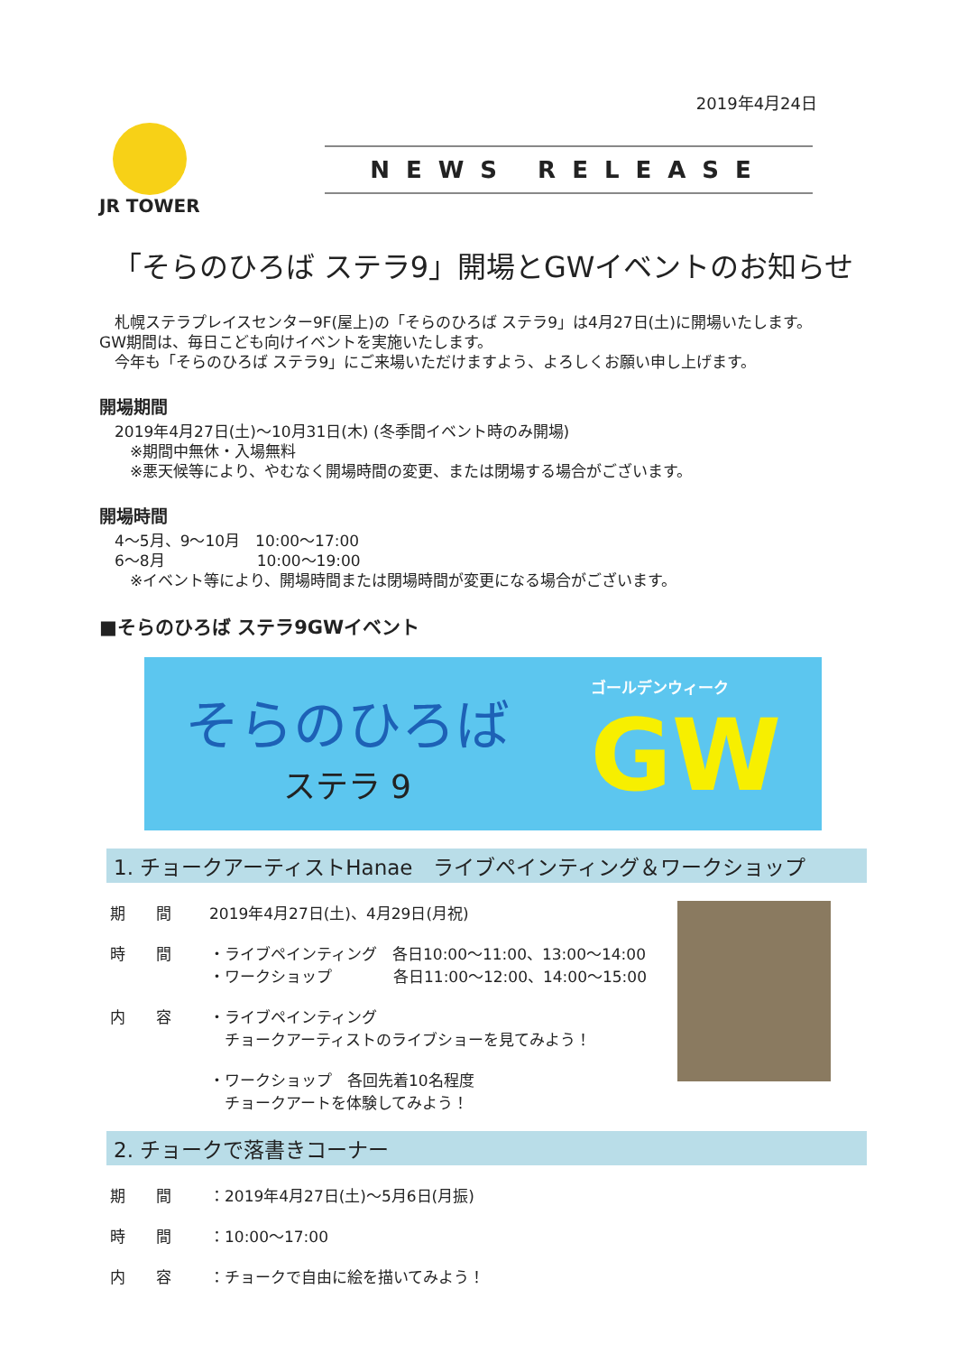2019年4月24日
JR TOWER
NEWS RELEASE
「そらのひろば ステラ9」開場とGWイベントのお知らせ
　札幌ステラプレイスセンター9F(屋上)の「そらのひろば ステラ9」は4月27日(土)に開場いたします。
GW期間は、毎日こども向けイベントを実施いたします。
　今年も「そらのひろば ステラ9」にご来場いただけますよう、よろしくお願い申し上げます。
開場期間
　2019年4月27日(土)～10月31日(木) (冬季間イベント時のみ開場)
　　※期間中無休・入場無料
　　※悪天候等により、やむなく開場時間の変更、または閉場する場合がございます。
開場時間
　4～5月、9～10月　10:00～17:00
　6～8月　　　　　　10:00～19:00
　　※イベント等により、開場時間または閉場時間が変更になる場合がございます。
■そらのひろば ステラ9GWイベント
そらのひろば
ステラ 9
ゴールデンウィーク
GW
1. チョークアーティストHanae　ライブペインティング＆ワークショップ
期　　間 2019年4月27日(土)、4月29日(月祝)
時　　間 ・ライブペインティング　各日10:00～11:00、13:00～14:00
・ワークショップ　　　　各日11:00～12:00、14:00～15:00
内　　容 ・ライブペインティング
　チョークアーティストのライブショーを見てみよう！
・ワークショップ　各回先着10名程度
　チョークアートを体験してみよう！
2. チョークで落書きコーナー
期　　間 ：2019年4月27日(土)～5月6日(月振)
時　　間 ：10:00～17:00
内　　容 ：チョークで自由に絵を描いてみよう！